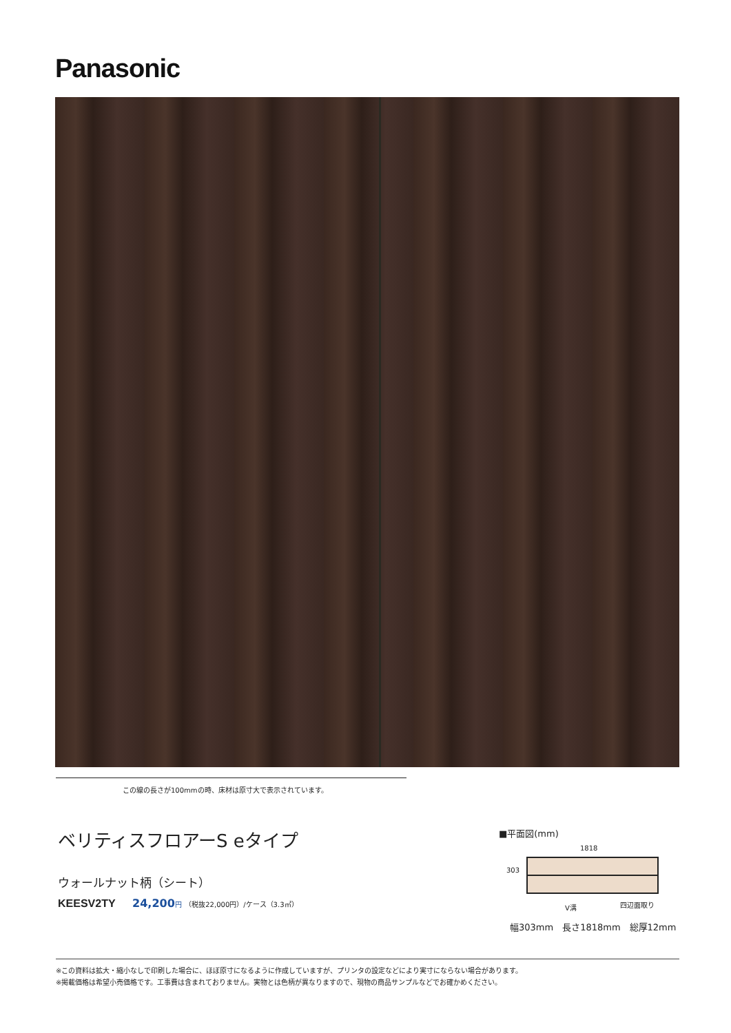Panasonic
この線の長さが100mmの時、床材は原寸大で表示されています。
ベリティスフロアーS eタイプ
ウォールナット柄（シート）
KEESV2TY 24,200 円 （税抜22,000円）/ケース（3.3㎡）
■平面図(mm)
1818
303
V溝 四辺面取り
幅303mm　長さ1818mm　総厚12mm
※この資料は拡大・縮小なしで印刷した場合に、ほぼ原寸になるように作成していますが、プリンタの設定などにより実寸にならない場合があります。
※掲載価格は希望小売価格です。工事費は含まれておりません。実物とは色柄が異なりますので、現物の商品サンプルなどでお確かめください。